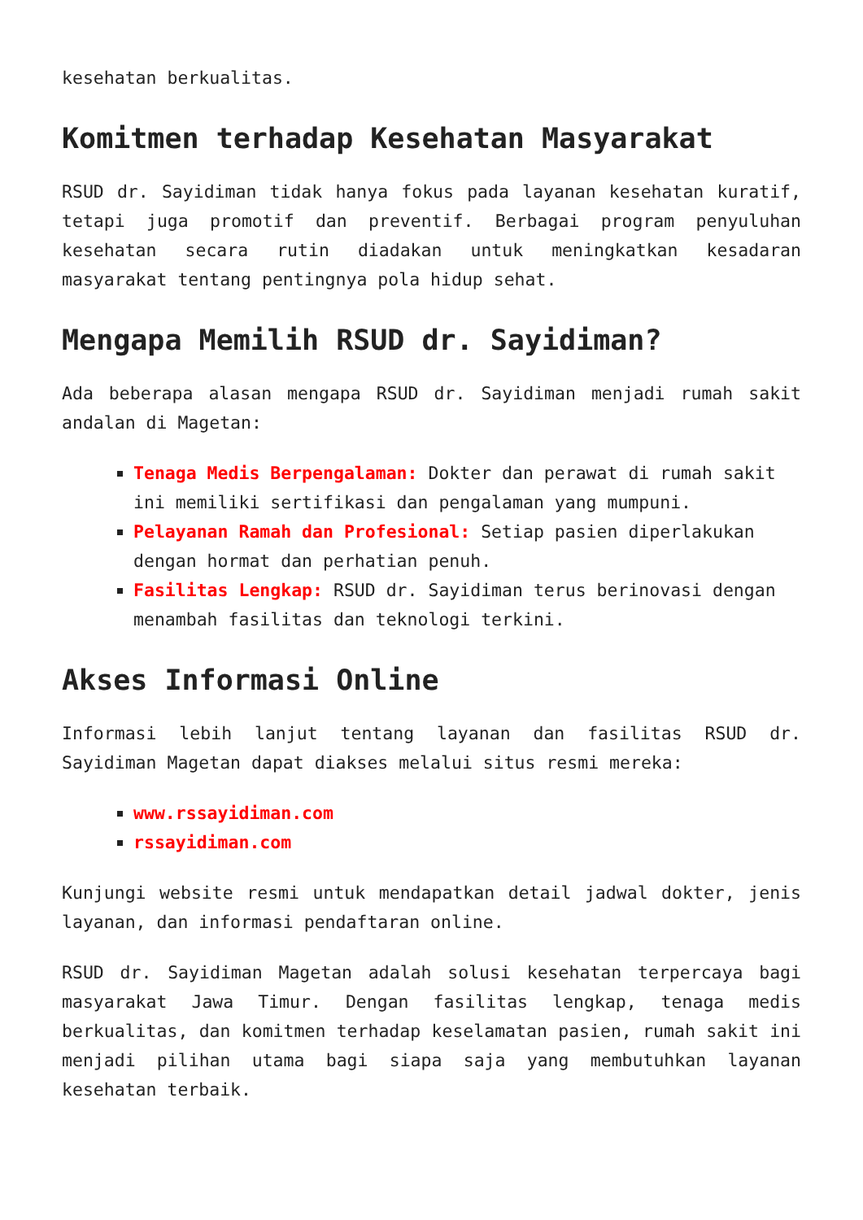kesehatan berkualitas.
Komitmen terhadap Kesehatan Masyarakat
RSUD dr. Sayidiman tidak hanya fokus pada layanan kesehatan kuratif, tetapi juga promotif dan preventif. Berbagai program penyuluhan kesehatan secara rutin diadakan untuk meningkatkan kesadaran masyarakat tentang pentingnya pola hidup sehat.
Mengapa Memilih RSUD dr. Sayidiman?
Ada beberapa alasan mengapa RSUD dr. Sayidiman menjadi rumah sakit andalan di Magetan:
Tenaga Medis Berpengalaman: Dokter dan perawat di rumah sakit ini memiliki sertifikasi dan pengalaman yang mumpuni.
Pelayanan Ramah dan Profesional: Setiap pasien diperlakukan dengan hormat dan perhatian penuh.
Fasilitas Lengkap: RSUD dr. Sayidiman terus berinovasi dengan menambah fasilitas dan teknologi terkini.
Akses Informasi Online
Informasi lebih lanjut tentang layanan dan fasilitas RSUD dr. Sayidiman Magetan dapat diakses melalui situs resmi mereka:
www.rssayidiman.com
rssayidiman.com
Kunjungi website resmi untuk mendapatkan detail jadwal dokter, jenis layanan, dan informasi pendaftaran online.
RSUD dr. Sayidiman Magetan adalah solusi kesehatan terpercaya bagi masyarakat Jawa Timur. Dengan fasilitas lengkap, tenaga medis berkualitas, dan komitmen terhadap keselamatan pasien, rumah sakit ini menjadi pilihan utama bagi siapa saja yang membutuhkan layanan kesehatan terbaik.